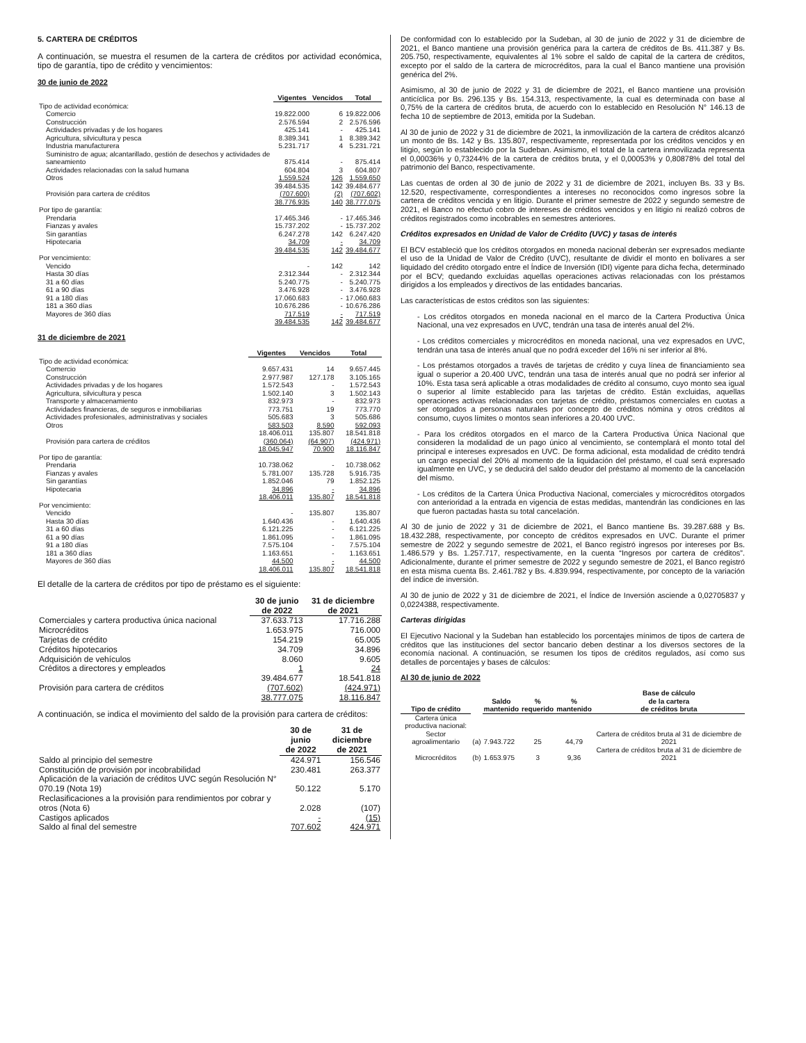5. CARTERA DE CRÉDITOS
A continuación, se muestra el resumen de la cartera de créditos por actividad económica, tipo de garantía, tipo de crédito y vencimientos:
30 de junio de 2022
| | Vigentes | Vencidos | Total |
| Tipo de actividad económica: | | | |
| Comercio | 19.822.000 | 6 | 19.822.006 |
| Construcción | 2.576.594 | 2 | 2.576.596 |
| Actividades privadas y de los hogares | 425.141 | - | 425.141 |
| Agricultura, silvicultura y pesca | 8.389.341 | 1 | 8.389.342 |
| Industria manufacturera | 5.231.717 | 4 | 5.231.721 |
| Suministro de agua; alcantarillado, gestión de desechos y actividades de saneamiento | 875.414 | - | 875.414 |
| Actividades relacionadas con la salud humana | 604.804 | 3 | 604.807 |
| Otros | 1.559.524 | 126 | 1.559.650 |
| | 39.484.535 | 142 | 39.484.677 |
| Provisión para cartera de créditos | (707.600) | (2) | (707.602) |
| | 38.776.935 | 140 | 38.777.075 |
| Por tipo de garantía: | | | |
| Prendaria | 17.465.346 | - | 17.465.346 |
| Fianzas y avales | 15.737.202 | - | 15.737.202 |
| Sin garantías | 6.247.278 | 142 | 6.247.420 |
| Hipotecaria | 34.709 | - | 34.709 |
| | 39.484.535 | 142 | 39.484.677 |
| Por vencimiento: | | | |
| Vencido | - | 142 | 142 |
| Hasta 30 días | 2.312.344 | - | 2.312.344 |
| 31 a 60 días | 5.240.775 | - | 5.240.775 |
| 61 a 90 días | 3.476.928 | - | 3.476.928 |
| 91 a 180 días | 17.060.683 | - | 17.060.683 |
| 181 a 360 días | 10.676.286 | - | 10.676.286 |
| Mayores de 360 días | 717.519 | - | 717.519 |
| | 39.484.535 | 142 | 39.484.677 |
31 de diciembre de 2021
| | Vigentes | Vencidos | Total |
| Tipo de actividad económica: | | | |
| Comercio | 9.657.431 | 14 | 9.657.445 |
| Construcción | 2.977.987 | 127.178 | 3.105.165 |
| Actividades privadas y de los hogares | 1.572.543 | - | 1.572.543 |
| Agricultura, silvicultura y pesca | 1.502.140 | 3 | 1.502.143 |
| Transporte y almacenamiento | 832.973 | - | 832.973 |
| Actividades financieras, de seguros e inmobiliarias | 773.751 | 19 | 773.770 |
| Actividades profesionales, administrativas y sociales | 505.683 | 3 | 505.686 |
| Otros | 583.503 | 8.590 | 592.093 |
| | 18.406.011 | 135.807 | 18.541.818 |
| Provisión para cartera de créditos | (360.064) | (64.907) | (424.971) |
| | 18.045.947 | 70.900 | 18.116.847 |
| Por tipo de garantía: | | | |
| Prendaria | 10.738.062 | - | 10.738.062 |
| Fianzas y avales | 5.781.007 | 135.728 | 5.916.735 |
| Sin garantías | 1.852.046 | 79 | 1.852.125 |
| Hipotecaria | 34.896 | - | 34.896 |
| | 18.406.011 | 135.807 | 18.541.818 |
| Por vencimiento: | | | |
| Vencido | - | 135.807 | 135.807 |
| Hasta 30 días | 1.640.436 | - | 1.640.436 |
| 31 a 60 días | 6.121.225 | - | 6.121.225 |
| 61 a 90 días | 1.861.095 | - | 1.861.095 |
| 91 a 180 días | 7.575.104 | - | 7.575.104 |
| 181 a 360 días | 1.163.651 | - | 1.163.651 |
| Mayores de 360 días | 44.500 | - | 44.500 |
| | 18.406.011 | 135.807 | 18.541.818 |
El detalle de la cartera de créditos por tipo de préstamo es el siguiente:
| | 30 de junio de 2022 | 31 de diciembre de 2021 |
| Comerciales y cartera productiva única nacional | 37.633.713 | 17.716.288 |
| Microcréditos | 1.653.975 | 716.000 |
| Tarjetas de crédito | 154.219 | 65.005 |
| Créditos hipotecarios | 34.709 | 34.896 |
| Adquisición de vehículos | 8.060 | 9.605 |
| Créditos a directores y empleados | 1 | 24 |
| | 39.484.677 | 18.541.818 |
| Provisión para cartera de créditos | (707.602) | (424.971) |
| | 38.777.075 | 18.116.847 |
A continuación, se indica el movimiento del saldo de la provisión para cartera de créditos:
| | 30 de junio de 2022 | 31 de diciembre de 2021 |
| Saldo al principio del semestre | 424.971 | 156.546 |
| Constitución de provisión por incobrabilidad | 230.481 | 263.377 |
| Aplicación de la variación de créditos UVC según Resolución N° 070.19 (Nota 19) | 50.122 | 5.170 |
| Reclasificaciones a la provisión para rendimientos por cobrar y otros (Nota 6) | 2.028 | (107) |
| Castigos aplicados | - | (15) |
| Saldo al final del semestre | 707.602 | 424.971 |
De conformidad con lo establecido por la Sudeban, al 30 de junio de 2022 y 31 de diciembre de 2021, el Banco mantiene una provisión genérica para la cartera de créditos de Bs. 411.387 y Bs. 205.750, respectivamente, equivalentes al 1% sobre el saldo de capital de la cartera de créditos, excepto por el saldo de la cartera de microcréditos, para la cual el Banco mantiene una provisión genérica del 2%.
Asimismo, al 30 de junio de 2022 y 31 de diciembre de 2021, el Banco mantiene una provisión anticíclica por Bs. 296.135 y Bs. 154.313, respectivamente, la cual es determinada con base al 0,75% de la cartera de créditos bruta, de acuerdo con lo establecido en Resolución N° 146.13 de fecha 10 de septiembre de 2013, emitida por la Sudeban.
Al 30 de junio de 2022 y 31 de diciembre de 2021, la inmovilización de la cartera de créditos alcanzó un monto de Bs. 142 y Bs. 135.807, respectivamente, representada por los créditos vencidos y en litigio, según lo establecido por la Sudeban. Asimismo, el total de la cartera inmovilizada representa el 0,00036% y 0,73244% de la cartera de créditos bruta, y el 0,00053% y 0,80878% del total del patrimonio del Banco, respectivamente.
Las cuentas de orden al 30 de junio de 2022 y 31 de diciembre de 2021, incluyen Bs. 33 y Bs. 12.520, respectivamente, correspondientes a intereses no reconocidos como ingresos sobre la cartera de créditos vencida y en litigio. Durante el primer semestre de 2022 y segundo semestre de 2021, el Banco no efectuó cobro de intereses de créditos vencidos y en litigio ni realizó cobros de créditos registrados como incobrables en semestres anteriores.
Créditos expresados en Unidad de Valor de Crédito (UVC) y tasas de interés
El BCV estableció que los créditos otorgados en moneda nacional deberán ser expresados mediante el uso de la Unidad de Valor de Crédito (UVC), resultante de dividir el monto en bolívares a ser liquidado del crédito otorgado entre el Índice de Inversión (IDI) vigente para dicha fecha, determinado por el BCV; quedando excluidas aquellas operaciones activas relacionadas con los préstamos dirigidos a los empleados y directivos de las entidades bancarias.
Las características de estos créditos son las siguientes:
- Los créditos otorgados en moneda nacional en el marco de la Cartera Productiva Única Nacional, una vez expresados en UVC, tendrán una tasa de interés anual del 2%.
- Los créditos comerciales y microcréditos en moneda nacional, una vez expresados en UVC, tendrán una tasa de interés anual que no podrá exceder del 16% ni ser inferior al 8%.
- Los préstamos otorgados a través de tarjetas de crédito y cuya línea de financiamiento sea igual o superior a 20.400 UVC, tendrán una tasa de interés anual que no podrá ser inferior al 10%. Esta tasa será aplicable a otras modalidades de crédito al consumo, cuyo monto sea igual o superior al límite establecido para las tarjetas de crédito. Están excluidas, aquellas operaciones activas relacionadas con tarjetas de crédito, préstamos comerciales en cuotas a ser otorgados a personas naturales por concepto de créditos nómina y otros créditos al consumo, cuyos límites o montos sean inferiores a 20.400 UVC.
- Para los créditos otorgados en el marco de la Cartera Productiva Única Nacional que consideren la modalidad de un pago único al vencimiento, se contemplará el monto total del principal e intereses expresados en UVC. De forma adicional, esta modalidad de crédito tendrá un cargo especial del 20% al momento de la liquidación del préstamo, el cual será expresado igualmente en UVC, y se deducirá del saldo deudor del préstamo al momento de la cancelación del mismo.
- Los créditos de la Cartera Única Productiva Nacional, comerciales y microcréditos otorgados con anterioridad a la entrada en vigencia de estas medidas, mantendrán las condiciones en las que fueron pactadas hasta su total cancelación.
Al 30 de junio de 2022 y 31 de diciembre de 2021, el Banco mantiene Bs. 39.287.688 y Bs. 18.432.288, respectivamente, por concepto de créditos expresados en UVC. Durante el primer semestre de 2022 y segundo semestre de 2021, el Banco registró ingresos por intereses por Bs. 1.486.579 y Bs. 1.257.717, respectivamente, en la cuenta “Ingresos por cartera de créditos”. Adicionalmente, durante el primer semestre de 2022 y segundo semestre de 2021, el Banco registró en esta misma cuenta Bs. 2.461.782 y Bs. 4.839.994, respectivamente, por concepto de la variación del índice de inversión.
Al 30 de junio de 2022 y 31 de diciembre de 2021, el Índice de Inversión asciende a 0,02705837 y 0,0224388, respectivamente.
Carteras dirigidas
El Ejecutivo Nacional y la Sudeban han establecido los porcentajes mínimos de tipos de cartera de créditos que las instituciones del sector bancario deben destinar a los diversos sectores de la economía nacional. A continuación, se resumen los tipos de créditos regulados, así como sus detalles de porcentajes y bases de cálculos:
Al 30 de junio de 2022
| Tipo de crédito | | Saldo mantenido | % requerido | % mantenido | Base de cálculo de la cartera de créditos bruta |
| Cartera única productiva nacional: | | | | | |
| Sector agroalimentario | (a) | 7.943.722 | 25 | 44,79 | Cartera de créditos bruta al 31 de diciembre de 2021 |
| Microcréditos | (b) | 1.653.975 | 3 | 9,36 | Cartera de créditos bruta al 31 de diciembre de 2021 |